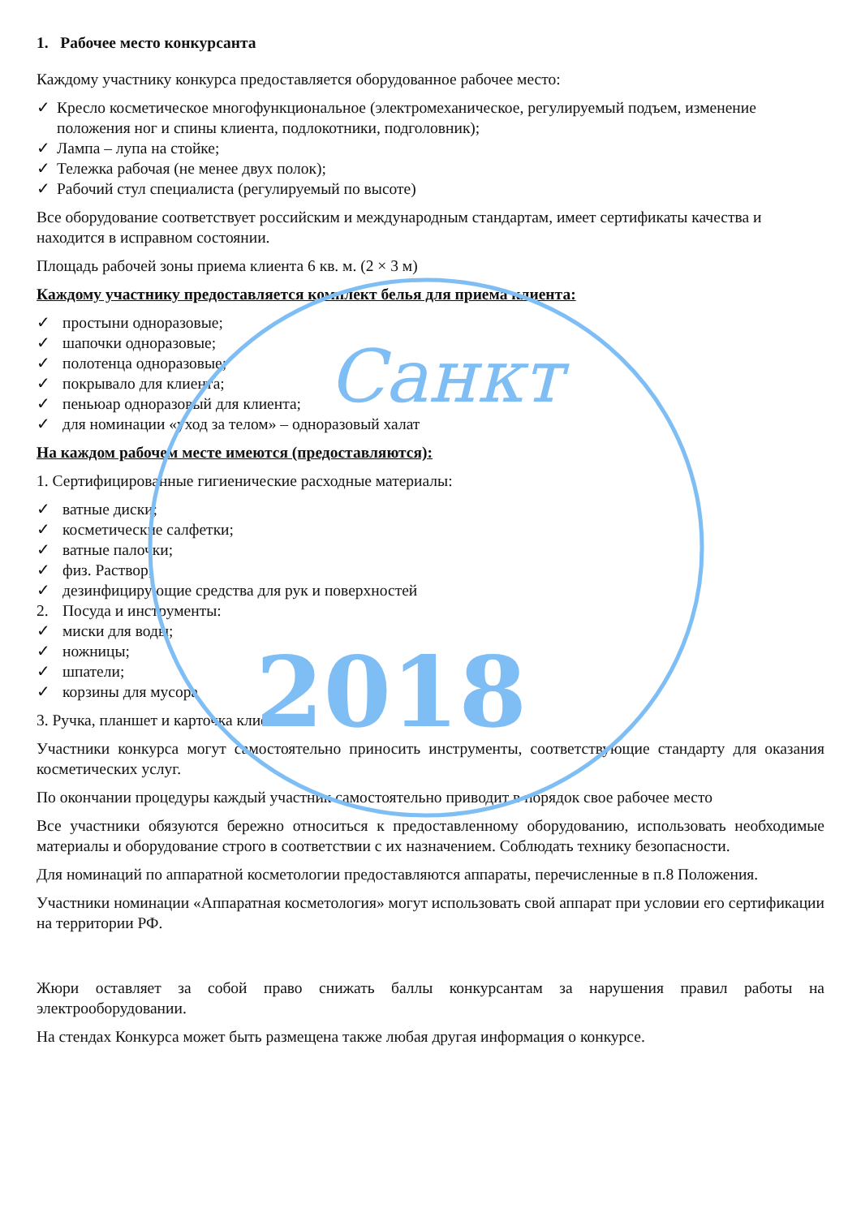Санкт
2018
1. Рабочее место конкурсанта
Каждому участнику конкурса предоставляется оборудованное рабочее место:
✓ Кресло косметическое многофункциональное (электромеханическое, регулируемый подъем, изменение положения ног и спины клиента, подлокотники, подголовник);
✓ Лампа – лупа на стойке;
✓ Тележка рабочая (не менее двух полок);
✓ Рабочий стул специалиста (регулируемый по высоте)
Все оборудование соответствует российским и международным стандартам, имеет сертификаты качества и находится в исправном состоянии.
Площадь рабочей зоны приема клиента 6 кв. м. (2 × 3 м)
Каждому участнику предоставляется комплект белья для приема клиента:
✓ простыни одноразовые;
✓ шапочки одноразовые;
✓ полотенца одноразовые;
✓ покрывало для клиента;
✓ пеньюар одноразовый для клиента;
✓ для номинации «уход за телом» – одноразовый халат
На каждом рабочем месте имеются (предоставляются):
1. Сертифицированные гигиенические расходные материалы:
✓ ватные диски;
✓ косметические салфетки;
✓ ватные палочки;
✓ физ. Раствор;
✓ дезинфицирующие средства для рук и поверхностей
2. Посуда и инструменты:
✓ миски для воды;
✓ ножницы;
✓ шпатели;
✓ корзины для мусора
3. Ручка, планшет и карточка клиента
Участники конкурса могут самостоятельно приносить инструменты, соответствующие стандарту для оказания косметических услуг.
По окончании процедуры каждый участник самостоятельно приводит в порядок свое рабочее место
Все участники обязуются бережно относиться к предоставленному оборудованию, использовать необходимые материалы и оборудование строго в соответствии с их назначением. Соблюдать технику безопасности.
Для номинаций по аппаратной косметологии предоставляются аппараты, перечисленные в п.8 Положения.
Участники номинации «Аппаратная косметология» могут использовать свой аппарат при условии его сертификации на территории РФ.
Жюри оставляет за собой право снижать баллы конкурсантам за нарушения правил работы на электрооборудовании.
На стендах Конкурса может быть размещена также любая другая информация о конкурсе.